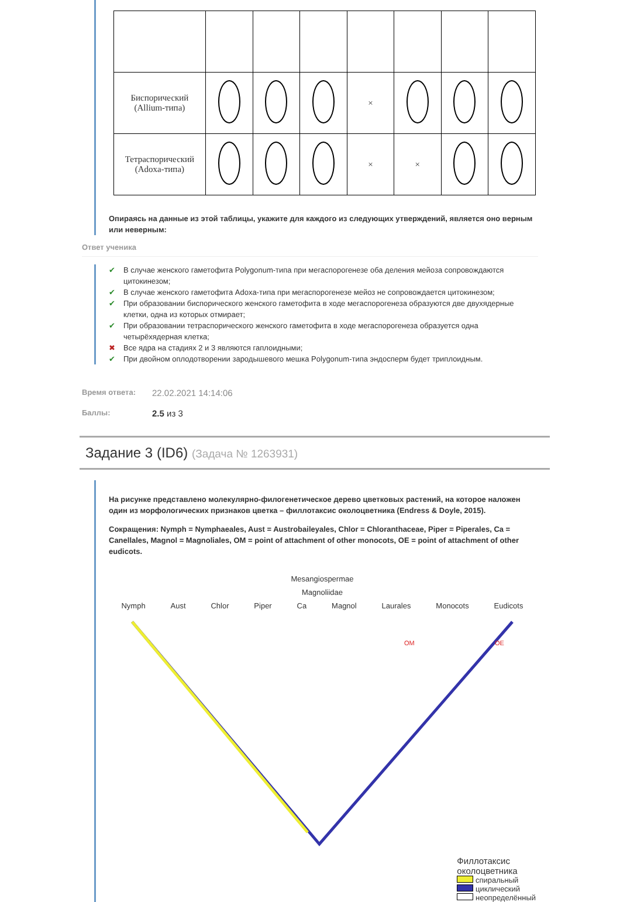| Биспорический (Allium-типа) | | | | × | | | |
| Тетраспорический (Adoxa-типа) | | | | × | × | | |
Опираясь на данные из этой таблицы, укажите для каждого из следующих утверждений, является оно верным или неверным:
Ответ ученика
✔ В случае женского гаметофита Polygonum-типа при мегаспорогенезе оба деления мейоза сопровождаются цитокинезом;
✔ В случае женского гаметофита Adoxa-типа при мегаспорогенезе мейоз не сопровождается цитокинезом;
✔ При образовании биспорического женского гаметофита в ходе мегаспорогенеза образуются две двухядерные клетки, одна из которых отмирает;
✔ При образовании тетраспорического женского гаметофита в ходе мегаспорогенеза образуется одна четырёхядерная клетка;
✖ Все ядра на стадиях 2 и 3 являются гаплоидными;
✔ При двойном оплодотворении зародышевого мешка Polygonum-типа эндосперм будет триплоидным.
Время ответа: 22.02.2021 14:14:06
Баллы: 2.5 из 3
Задание 3 (ID6) (Задача № 1263931)
На рисунке представлено молекулярно-филогенетическое дерево цветковых растений, на которое наложен один из морфологических признаков цветка – филлотаксис околоцветника (Endress & Doyle, 2015).
Сокращения: Nymph = Nymphaeales, Aust = Austrobaileyales, Chlor = Chloranthaceae, Piper = Piperales, Ca = Canellales, Magnol = Magnoliales, OM = point of attachment of other monocots, OE = point of attachment of other eudicots.
Mesangiospermae
Magnoliidae
Nymph Aust Chlor Piper Ca Magnol Laurales Monocots Eudicots
OM
OE
Филлотаксис
околоцветника
спиральный
циклический
неопределённый